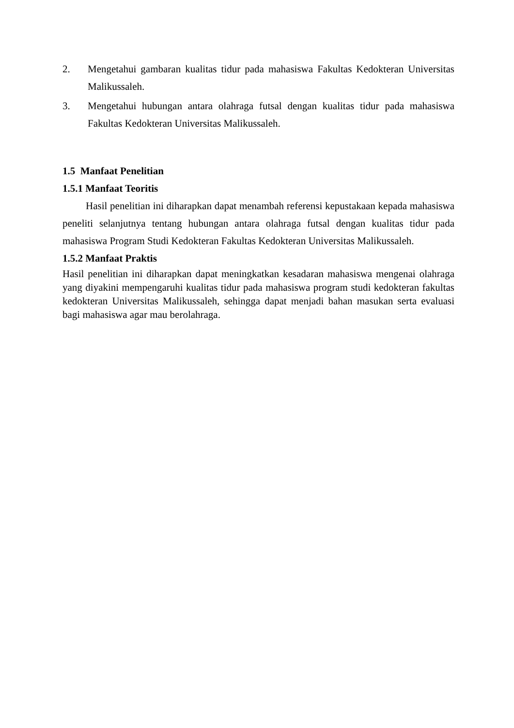2. Mengetahui gambaran kualitas tidur pada mahasiswa Fakultas Kedokteran Universitas Malikussaleh.
3. Mengetahui hubungan antara olahraga futsal dengan kualitas tidur pada mahasiswa Fakultas Kedokteran Universitas Malikussaleh.
1.5 Manfaat Penelitian
1.5.1 Manfaat Teoritis
Hasil penelitian ini diharapkan dapat menambah referensi kepustakaan kepada mahasiswa peneliti selanjutnya tentang hubungan antara olahraga futsal dengan kualitas tidur pada mahasiswa Program Studi Kedokteran Fakultas Kedokteran Universitas Malikussaleh.
1.5.2 Manfaat Praktis
Hasil penelitian ini diharapkan dapat meningkatkan kesadaran mahasiswa mengenai olahraga yang diyakini mempengaruhi kualitas tidur pada mahasiswa program studi kedokteran fakultas kedokteran Universitas Malikussaleh, sehingga dapat menjadi bahan masukan serta evaluasi bagi mahasiswa agar mau berolahraga.